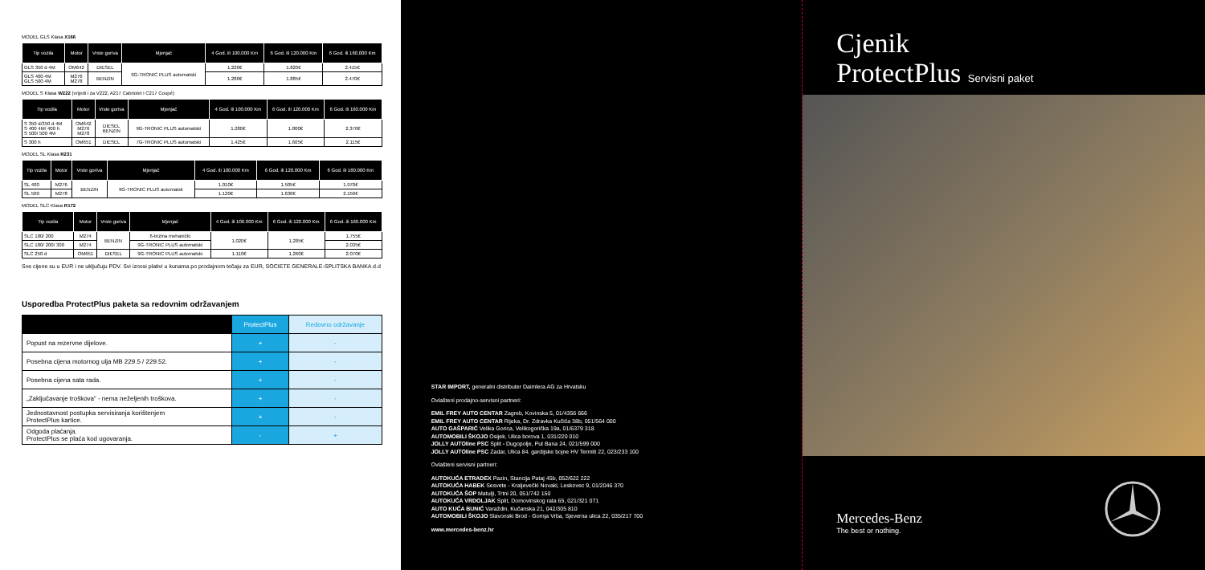MODEL GLS Klasa X166
| Tip vozila | Motor | Vrste goriva | Mjenjač | 4 God. ili 100.000 Km | 6 God. ili 120.000 Km | 6 God. ili 160.000 Km |
| --- | --- | --- | --- | --- | --- | --- |
| GLS 350 d 4M | OM642 | DIESEL | 9G-TRONIC PLUS automatski | 1.220€ | 1.820€ | 2.415€ |
| GLS 400 4M GLS 500 4M | M276 M278 | BENZIN | | 1.280€ | 1.885€ | 2.470€ |
MODEL S Klasa W222 (vrijedi i za V222, A217 Cabriolet i C217 Coupé)
| Tip vozila | Motor | Vrste goriva | Mjenjač | 4 God. ili 100.000 Km | 6 God. ili 120.000 Km | 6 God. ili 160.000 Km |
| --- | --- | --- | --- | --- | --- | --- |
| S 350 d/350 d 4M S 400 4M/ 400 h S 500/ 500 4M | OM642 M276 M278 | DIESEL BENZIN | 9G-TRONIC PLUS automatski | 1.280€ | 1.800€ | 2.370€ |
| S 300 h | OM651 | DIESEL | 7G-TRONIC PLUS automatski | 1.425€ | 1.605€ | 2.115€ |
MODEL SL Klasa R231
| Tip vozila | Motor | Vrste goriva | Mjenjač | 4 God. ili 100.000 Km | 6 God. ili 120.000 Km | 6 God. ili 160.000 Km |
| --- | --- | --- | --- | --- | --- | --- |
| SL 400 | M276 | BENZIN | 9G-TRONIC PLUS automatsk | 1.010€ | 1.505€ | 1.970€ |
| SL 500 | M278 | | | 1.120€ | 1.630€ | 2.150€ |
MODEL SLC Klasa R172
| Tip vozila | Motor | Vrste goriva | Mjenjač | 4 God. ili 100.000 Km | 6 God. ili 120.000 Km | 6 God. ili 160.000 Km |
| --- | --- | --- | --- | --- | --- | --- |
| SLC 180/ 200 | M274 | BENZIN | 6-brzina mehanički | 1.020€ | 1.285€ | 1.755€ |
| SLC 180/ 200/ 300 | M274 | | 9G-TRONIC PLUS automatski | | | 2.035€ |
| SLC 250 d | OM651 | DIESEL | 9G-TRONIC PLUS automatski | 1.110€ | 1.260€ | 2.070€ |
Sve cijene su u EUR i ne uključuju PDV. Svi iznosi plativi u kunama po prodajnom tečaju za EUR, SOCIETE GENERALE-SPLITSKA BANKA d.d
Usporedba ProtectPlus paketa sa redovnim održavanjem
| | ProtectPlus | Redovno održavanje |
| --- | --- | --- |
| Popust na rezervne dijelove. | + | - |
| Posebna cijena motornog ulja MB 229.5 / 229.52. | + | - |
| Posebna cijena sata rada. | + | - |
| „Zaključavanje troškova“ - nema neželjenih troškova. | + | - |
| Jednostavnost postupka servisiranja korištenjem ProtectPlus kartice. | + | - |
| Odgoda plaćanja. ProtectPlus se plaća kod ugovaranja. | - | + |
STAR IMPORT, generalni distributer Daimlera AG za Hrvatsku
Ovlašteni prodajno-servisni partneri:
EMIL FREY AUTO CENTAR Zagreb, Kovinska 5, 01/4356 666
EMIL FREY AUTO CENTAR Rijeka, Dr. Zdravka Kučića 38b, 051/564 000
AUTO GAŠPARIĆ Velika Gorica, Velikogorička 19a, 01/6379 318
AUTOMOBILI ŠKOJO Osijek, Ulica borova 1, 031/220 010
JOLLY AUTOline PSC Split - Dugopolje, Put Bana 24, 021/599 000
JOLLY AUTOline PSC Zadar, Ulica 84. gardijske bojne HV Termiti 22, 023/233 100
Ovlašteni servisni partneri:
AUTOKUĆA ETRADEX Pazin, Stancija Pataj 45b, 052/622 222
AUTOKUĆA HABEK Sesvete - Kraljevečki Novaki, Leskovec 9, 01/2046 370
AUTOKUĆA ŠOP Matulji, Trtni 20, 051/742 150
AUTOKUĆA VRDOLJAK Split, Domovinskog rata 65, 021/321 071
AUTO KUĆA BUNIĆ Varaždin, Kučanska 21, 042/305 810
AUTOMOBILI ŠKOJO Slavonski Brod - Gornja Vrba, Sjeverna ulica 22, 035/217 700
www.mercedes-benz.hr
Cjenik
ProtectPlus Servisni paket
Mercedes-Benz
The best or nothing.